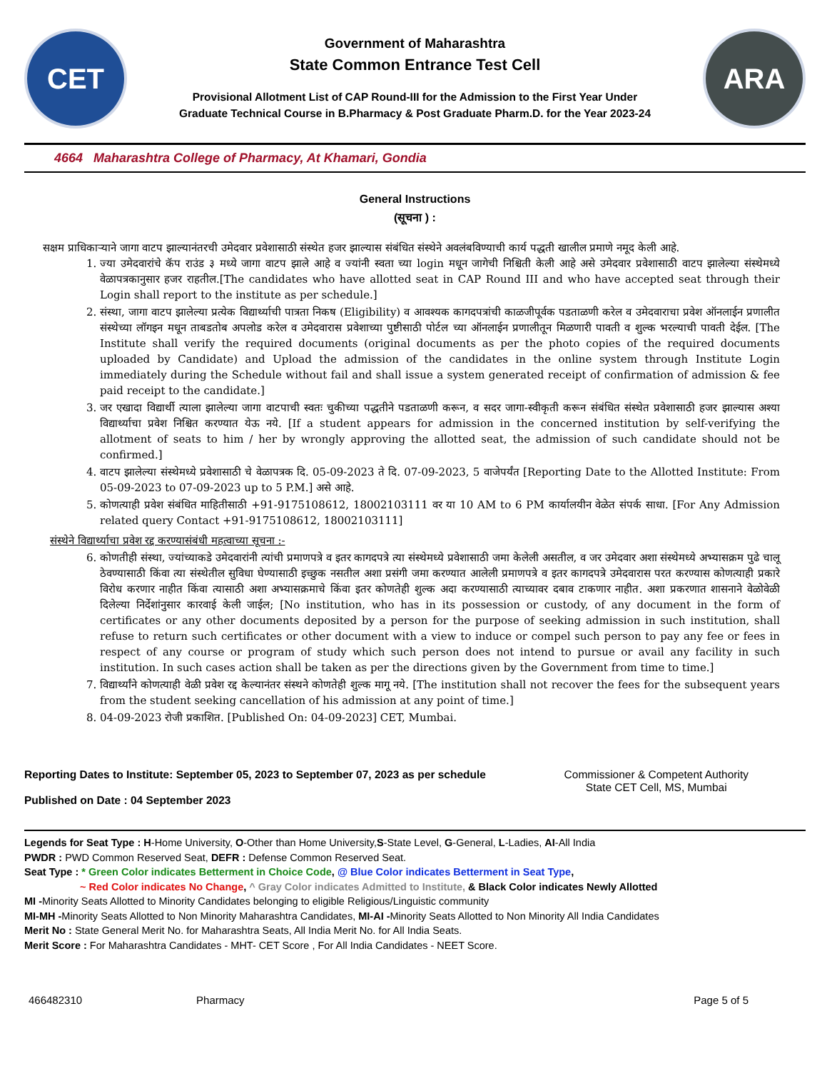CET
Government of Maharashtra
State Common Entrance Test Cell
Provisional Allotment List of CAP Round-III for the Admission to the First Year Under
Graduate Technical Course in B.Pharmacy & Post Graduate Pharm.D. for the Year 2023-24
ARA
4664 Maharashtra College of Pharmacy, At Khamari, Gondia
General Instructions
(सूचना ) :
सक्षम प्राधिकाऱ्याने जागा वाटप झाल्यानंतरची उमेदवार प्रवेशासाठी संस्थेत हजर झाल्यास संबंधित संस्थेने अवलंबविण्याची कार्य पद्धती खालील प्रमाणे नमूद केली आहे.
1. ज्या उमेदवारांचे कॅप राउंड ३ मध्ये जागा वाटप झाले आहे व ज्यांनी स्वता च्या login मधून जागेची निश्चिती केली आहे असे उमेदवार प्रवेशासाठी वाटप झालेल्या संस्थेमध्ये वेळापत्रकानुसार हजर राहतील.[The candidates who have allotted seat in CAP Round III and who have accepted seat through their Login shall report to the institute as per schedule.]
2. संस्था, जागा वाटप झालेल्या प्रत्येक विद्यार्थ्याची पात्रता निकष (Eligibility) व आवश्यक कागदपत्रांची काळजीपूर्वक पडताळणी करेल व उमेदवाराचा प्रवेश ऑनलाईन प्रणालीत संस्थेच्या लॉगइन मधून ताबडतोब अपलोड करेल व उमेदवारास प्रवेशाच्या पुष्टीसाठी पोर्टल च्या ऑनलाईन प्रणालीतून मिळणारी पावती व शुल्क भरल्याची पावती देईल. [The Institute shall verify the required documents (original documents as per the photo copies of the required documents uploaded by Candidate) and Upload the admission of the candidates in the online system through Institute Login immediately during the Schedule without fail and shall issue a system generated receipt of confirmation of admission & fee paid receipt to the candidate.]
3. जर एखादा विद्यार्थी त्याला झालेल्या जागा वाटपाची स्वतः चुकीच्या पद्धतीने पडताळणी करून, व सदर जागा-स्वीकृती करून संबंधित संस्थेत प्रवेशासाठी हजर झाल्यास अश्या विद्यार्थ्याचा प्रवेश निश्चित करण्यात येऊ नये. [If a student appears for admission in the concerned institution by self-verifying the allotment of seats to him / her by wrongly approving the allotted seat, the admission of such candidate should not be confirmed.]
4. वाटप झालेल्या संस्थेमध्ये प्रवेशासाठी चे वेळापत्रक दि. 05-09-2023 ते दि. 07-09-2023, 5 वाजेपर्यंत [Reporting Date to the Allotted Institute: From 05-09-2023 to 07-09-2023 up to 5 P.M.] असे आहे.
5. कोणत्याही प्रवेश संबंधित माहितीसाठी +91-9175108612, 18002103111 वर या 10 AM to 6 PM कार्यालयीन वेळेत संपर्क साधा. [For Any Admission related query Contact +91-9175108612, 18002103111]
संस्थेने विद्यार्थ्याचा प्रवेश रद्द करण्यासंबंधी महत्वाच्या सूचना :-
6. कोणतीही संस्था, ज्यांच्याकडे उमेदवारांनी त्यांची प्रमाणपत्रे व इतर कागदपत्रे त्या संस्थेमध्ये प्रवेशासाठी जमा केलेली असतील, व जर उमेदवार अशा संस्थेमध्ये अभ्यासक्रम पुढे चालू ठेवण्यासाठी किंवा त्या संस्थेतील सुविधा घेण्यासाठी इच्छुक नसतील अशा प्रसंगी जमा करण्यात आलेली प्रमाणपत्रे व इतर कागदपत्रे उमेदवारास परत करण्यास कोणत्याही प्रकारे विरोध करणार नाहीत किंवा त्यासाठी अशा अभ्यासक्रमाचे किंवा इतर कोणतेही शुल्क अदा करण्यासाठी त्याच्यावर दबाव टाकणार नाहीत. अशा प्रकरणात शासनाने वेळोवेळी दिलेल्या निर्देशांनुसार कारवाई केली जाईल; [No institution, who has in its possession or custody, of any document in the form of certificates or any other documents deposited by a person for the purpose of seeking admission in such institution, shall refuse to return such certificates or other document with a view to induce or compel such person to pay any fee or fees in respect of any course or program of study which such person does not intend to pursue or avail any facility in such institution. In such cases action shall be taken as per the directions given by the Government from time to time.]
7. विद्यार्थ्यांने कोणत्याही वेळी प्रवेश रद्द केल्यानंतर संस्थने कोणतेही शुल्क मागू नये. [The institution shall not recover the fees for the subsequent years from the student seeking cancellation of his admission at any point of time.]
8. 04-09-2023 रोजी प्रकाशित. [Published On: 04-09-2023] CET, Mumbai.
Reporting Dates to Institute: September 05, 2023 to September 07, 2023 as per schedule
Published on Date : 04 September 2023
Commissioner & Competent Authority
State CET Cell, MS, Mumbai
Legends for Seat Type : H-Home University, O-Other than Home University,S-State Level, G-General, L-Ladies, AI-All India
PWDR : PWD Common Reserved Seat, DEFR : Defense Common Reserved Seat.
Seat Type : * Green Color indicates Betterment in Choice Code, @ Blue Color indicates Betterment in Seat Type,
~ Red Color indicates No Change, ^ Gray Color indicates Admitted to Institute, & Black Color indicates Newly Allotted
MI -Minority Seats Allotted to Minority Candidates belonging to eligible Religious/Linguistic community
MI-MH -Minority Seats Allotted to Non Minority Maharashtra Candidates, MI-AI -Minority Seats Allotted to Non Minority All India Candidates
Merit No : State General Merit No. for Maharashtra Seats, All India Merit No. for All India Seats.
Merit Score : For Maharashtra Candidates - MHT- CET Score , For All India Candidates - NEET Score.
466482310 Pharmacy Page 5 of 5